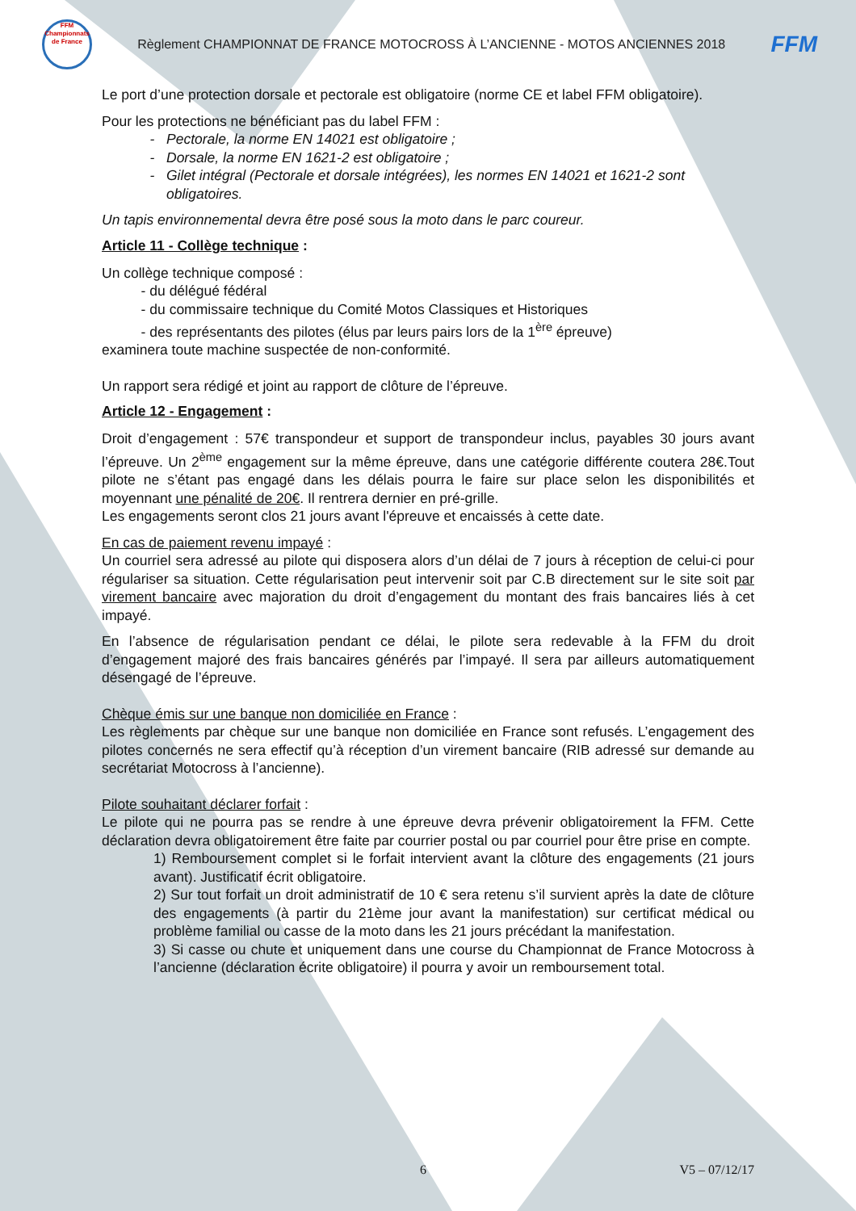FFM
Championnats de France
Règlement CHAMPIONNAT DE FRANCE MOTOCROSS À L’ANCIENNE - MOTOS ANCIENNES 2018
FFM
Le port d’une protection dorsale et pectorale est obligatoire (norme CE et label FFM obligatoire).
Pour les protections ne bénéficiant pas du label FFM :
Pectorale, la norme EN 14021 est obligatoire ;
Dorsale, la norme EN 1621-2 est obligatoire ;
Gilet intégral (Pectorale et dorsale intégrées), les normes EN 14021 et 1621-2 sont obligatoires.
Un tapis environnemental devra être posé sous la moto dans le parc coureur.
Article 11 - Collège technique :
Un collège technique composé :
- du délégué fédéral
- du commissaire technique du Comité Motos Classiques et Historiques
- des représentants des pilotes (élus par leurs pairs lors de la 1<sup>ère</sup> épreuve)
examinera toute machine suspectée de non-conformité.
Un rapport sera rédigé et joint au rapport de clôture de l’épreuve.
Article 12 - Engagement :
Droit d’engagement : 57€ transpondeur et support de transpondeur inclus, payables 30 jours avant l’épreuve. Un 2<sup>ème</sup> engagement sur la même épreuve, dans une catégorie différente coutera 28€.Tout pilote ne s’étant pas engagé dans les délais pourra le faire sur place selon les disponibilités et moyennant une pénalité de 20€. Il rentrera dernier en pré-grille.
Les engagements seront clos 21 jours avant l'épreuve et encaissés à cette date.
En cas de paiement revenu impayé :
Un courriel sera adressé au pilote qui disposera alors d’un délai de 7 jours à réception de celui-ci pour régulariser sa situation. Cette régularisation peut intervenir soit par C.B directement sur le site soit par virement bancaire avec majoration du droit d’engagement du montant des frais bancaires liés à cet impayé.
En l’absence de régularisation pendant ce délai, le pilote sera redevable à la FFM du droit d’engagement majoré des frais bancaires générés par l’impayé. Il sera par ailleurs automatiquement désengagé de l’épreuve.
Chèque émis sur une banque non domiciliée en France :
Les règlements par chèque sur une banque non domiciliée en France sont refusés. L’engagement des pilotes concernés ne sera effectif qu’à réception d’un virement bancaire (RIB adressé sur demande au secrétariat Motocross à l’ancienne).
Pilote souhaitant déclarer forfait :
Le pilote qui ne pourra pas se rendre à une épreuve devra prévenir obligatoirement la FFM. Cette déclaration devra obligatoirement être faite par courrier postal ou par courriel pour être prise en compte.
1) Remboursement complet si le forfait intervient avant la clôture des engagements (21 jours avant). Justificatif écrit obligatoire.
2) Sur tout forfait un droit administratif de 10 € sera retenu s’il survient après la date de clôture des engagements (à partir du 21ème jour avant la manifestation) sur certificat médical ou problème familial ou casse de la moto dans les 21 jours précédant la manifestation.
3) Si casse ou chute et uniquement dans une course du Championnat de France Motocross à l’ancienne (déclaration écrite obligatoire) il pourra y avoir un remboursement total.
6 V5 – 07/12/17